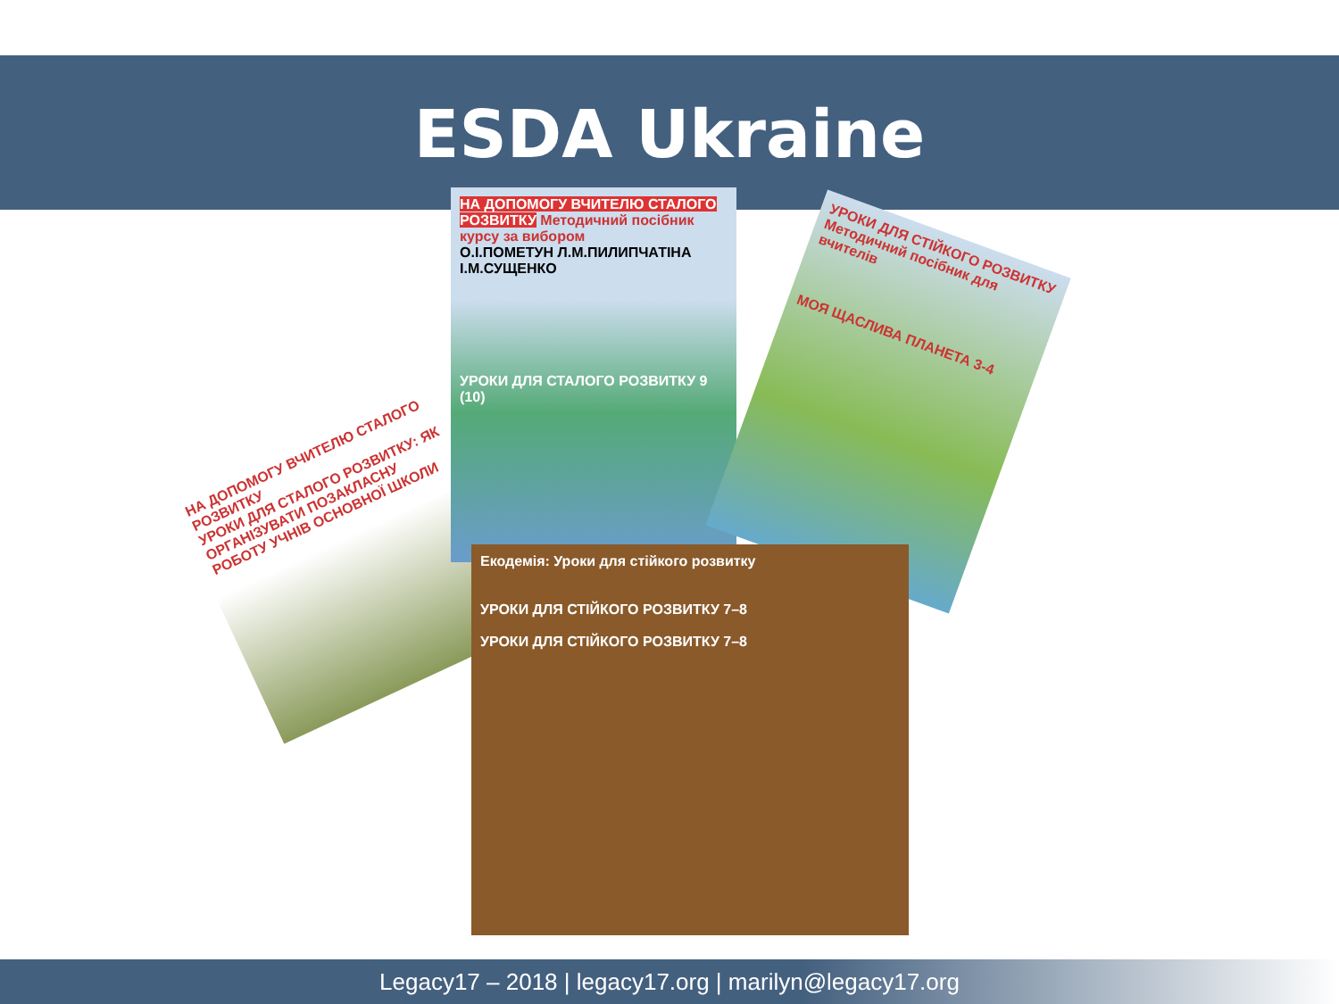ESDA Ukraine
НА ДОПОМОГУ ВЧИТЕЛЮ СТАЛОГО РОЗВИТКУ
УРОКИ ДЛЯ СТАЛОГО РОЗВИТКУ: ЯК ОРГАНІЗУВАТИ ПОЗАКЛАСНУ РОБОТУ УЧНІВ ОСНОВНОЇ ШКОЛИ
НА ДОПОМОГУ ВЧИТЕЛЮ СТАЛОГО РОЗВИТКУ Методичний посібник курсу за вибором
О.І.ПОМЕТУН Л.М.ПИЛИПЧАТІНА І.М.СУЩЕНКО
УРОКИ ДЛЯ СТАЛОГО РОЗВИТКУ 9 (10)
УРОКИ ДЛЯ СТІЙКОГО РОЗВИТКУ Методичний посібник для вчителів
МОЯ ЩАСЛИВА ПЛАНЕТА 3-4
Екодемія: Уроки для стійкого розвитку
УРОКИ ДЛЯ СТІЙКОГО РОЗВИТКУ 7–8
УРОКИ ДЛЯ СТІЙКОГО РОЗВИТКУ 7–8
Legacy17 – 2018 | legacy17.org | marilyn@legacy17.org